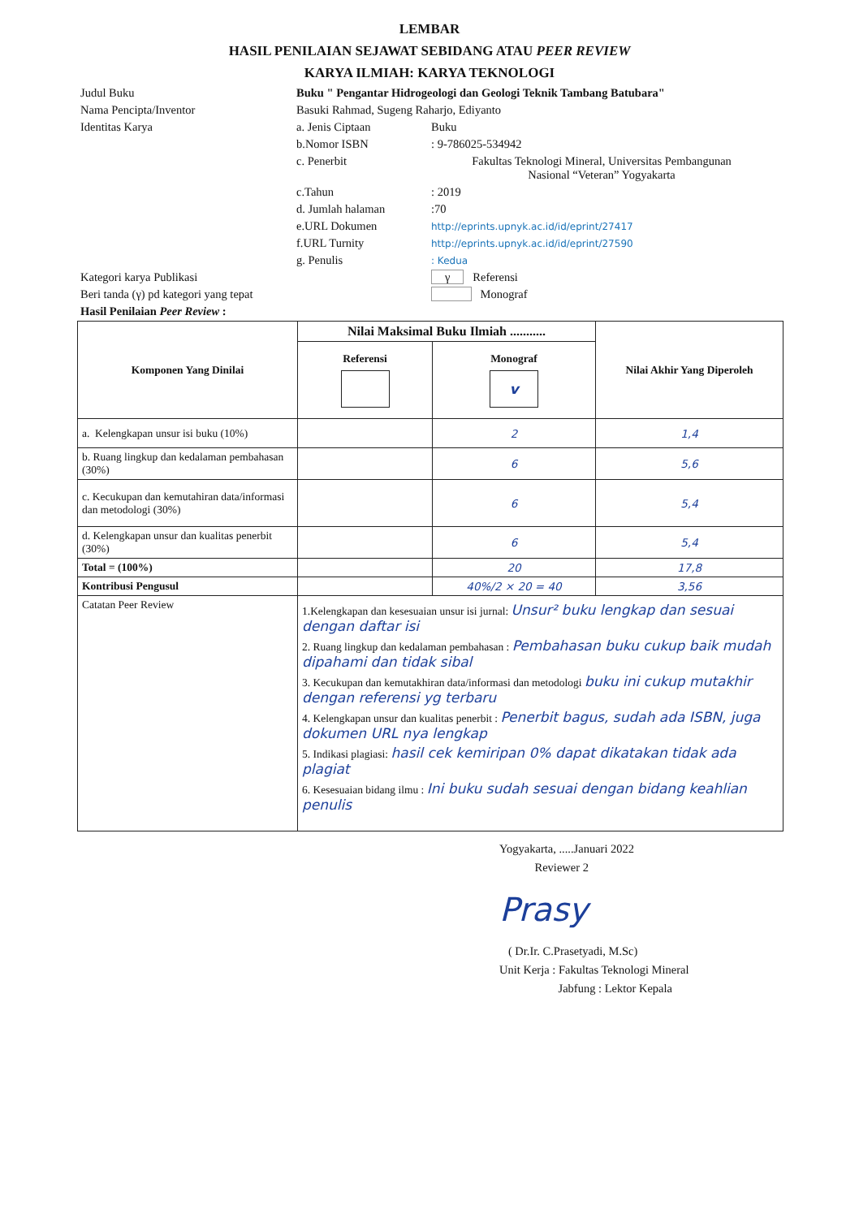LEMBAR
HASIL PENILAIAN SEJAWAT SEBIDANG ATAU PEER REVIEW
KARYA ILMIAH: KARYA TEKNOLOGI
| Judul Buku | Buku " Pengantar Hidrogeologi dan Geologi Teknik Tambang Batubara" | |
| Nama Pencipta/Inventor | Basuki Rahmad, Sugeng Raharjo, Ediyanto | |
| Identitas Karya | a. Jenis Ciptaan | Buku |
| | b.Nomor ISBN | : 9-786025-534942 |
| | c. Penerbit | Fakultas Teknologi Mineral, Universitas Pembangunan Nasional “Veteran” Yogyakarta |
| | c.Tahun | : 2019 |
| | d. Jumlah halaman | :70 |
| | e.URL Dokumen | http://eprints.upnyk.ac.id/id/eprint/27417 |
| | f.URL Turnity | http://eprints.upnyk.ac.id/id/eprint/27590 |
| | g. Penulis | : Kedua |
| Kategori karya Publikasi | | γ Referensi |
| Beri tanda (γ) pd kategori yang tepat | | Monograf |
| Hasil Penilaian Peer Review : | | |
| Komponen Yang Dinilai | Nilai Maksimal Buku Ilmiah ........... | | Nilai Akhir Yang Diperoleh |
| --- | --- | --- | --- |
| | Referensi | Monograf v | |
| a. Kelengkapan unsur isi buku (10%) | | 2 | 1,4 |
| b. Ruang lingkup dan kedalaman pembahasan (30%) | | 6 | 5,6 |
| c. Kecukupan dan kemutahiran data/informasi dan metodologi (30%) | | 6 | 5,4 |
| d. Kelengkapan unsur dan kualitas penerbit (30%) | | 6 | 5,4 |
| Total = (100%) | | 20 | 17,8 |
| Kontribusi Pengusul | | 40%/2 × 20 = 40 | 3,56 |
| Catatan Peer Review | 1.Kelengkapan dan kesesuaian unsur isi jurnal: Unsur² buku lengkap dan sesuai dengan daftar isi 2. Ruang lingkup dan kedalaman pembahasan : Pembahasan buku cukup baik mudah dipahami dan tidak sibal 3. Kecukupan dan kemutakhiran data/informasi dan metodologi buku ini cukup mutakhir dengan referensi yg terbaru 4. Kelengkapan unsur dan kualitas penerbit : Penerbit bagus, sudah ada ISBN, juga dokumen URL nya lengkap 5. Indikasi plagiasi: hasil cek kemiripan 0% dapat dikatakan tidak ada plagiat 6. Kesesuaian bidang ilmu : Ini buku sudah sesuai dengan bidang keahlian penulis | | |
Yogyakarta, .....Januari 2022
Reviewer 2
Prasy
( Dr.Ir. C.Prasetyadi, M.Sc)
Unit Kerja : Fakultas Teknologi Mineral
Jabfung : Lektor Kepala